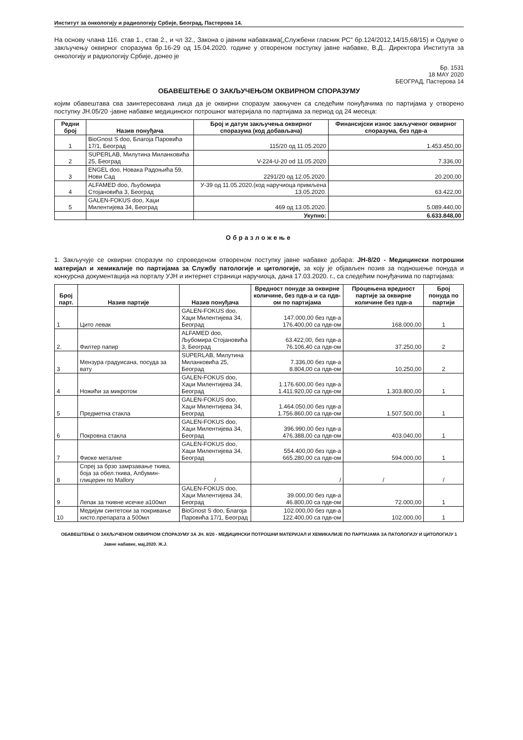Институт за онкологију и радиологију Србије, Београд, Пастерова 14.
На основу члана 116. став 1., став 2., и чл 32., Закона о јавним набавкама(„Службени гласник РС" бр.124/2012,14/15,68/15) и Одлуке о закључењу оквирног споразума бр.16-29 од 15.04.2020. године у отвореном поступку јавне набавке, В.Д.. Директора Института за онкологију и радиологију Србије, донео је
Бр. 1531
18 MAY 2020
БЕОГРАД, Пастерова 14
ОБАВЕШТЕЊЕ О ЗАКЉУЧЕЊОМ ОКВИРНОМ СПОРАЗУМУ
којим обавештава сва заинтересована лица да је оквирни споразум закњучен са следећим понуђачима по партијама у отворено поступку ЈН.05/20 -јавне набавке медицинског потрошног материјала по партијама за период од 24 месеца:
| Редни број | Назив понуђача | Број и датум закључења оквирног споразума (код добављача) | Финансијски износ закљученог оквирног споразума, без пдв-а |
| --- | --- | --- | --- |
| 1 | BioGnost S doo, Благоја Паровића 17/1, Београд | 115/20 од 11.05.2020 | 1.453.450,00 |
| 2 | SUPERLAB, Милутина Миланковића 25, Београд | V-224-U-20 od 11.05.2020 | 7.336,00 |
| 3 | ENGEL doo, Новака Радоњића 59, Нови Сад | 2291/20 од 12.05.2020. | 20.200,00 |
| 4 | ALFAMED doo, Љубомира Стојановића 3, Београд | У-39 од 11.05.2020.(код наручиоца примљена 13.05.2020. | 63.422,00 |
| 5 | GALEN-FOKUS doo, Хаџи Милентијева 34, Београд | 469 од 13.05.2020. | 5.089.440,00 |
| | | Укупно: | 6.633.848,00 |
Образложење
1. Закључује се оквирни споразум по спроведеном отвореном поступку јавне набавке добара: ЈН-8/20 - Медицински потрошни материјал и хемикалије по партијама за Службу патологије и цитологије, за коју је објављен позив за подношење понуда и конкурсна документација на порталу УЈН и интернет страници наручиоца, дана 17.03.2020. г., са следећим понуђачима по партијама:
| Број парт. | Назив партије | Назив понуђача | Вредност понуде за оквирне количине, без пдв-а и са пдв-ом по партијама | Процењена вредност партије за оквирне количине без пдв-а | Број понуда по партији |
| --- | --- | --- | --- | --- | --- |
| 1 | Цито левак | GALEN-FOKUS doo, Хаџи Милентијева 34, Београд | 147.000,00 без пдв-а 176.400,00 са пдв-ом | 168.000,00 | 1 |
| 2. | Филтер папир | ALFAMED doo, Љубомира Стојановића 3, Београд | 63.422,00, без пдв-а 76.106,40 са пдв-ом | 37.250,00 | 2 |
| 3 | Мензура градуисана, посуда за вату | SUPERLAB, Милутина Миланковића 25, Београд | 7.336,00 без пдв-а 8.804,00 са пдв-ом | 10.250,00 | 2 |
| 4 | Ножићи за микротом | GALEN-FOKUS doo, Хаџи Милентијева 34, Београд | 1.176.600,00 без пдв-а 1.411.920,00 са пдв-ом | 1.303.800,00 | 1 |
| 5 | Предметна стакла | GALEN-FOKUS doo, Хаџи Милентијева 34, Београд | 1.464.050,00 без пдв-а 1.756.860,00 са пдв-ом | 1.507.500,00 | 1 |
| 6 | Покровна стакла | GALEN-FOKUS doo, Хаџи Милентијева 34, Београд | 396.990,00 без пдв-а 476.388,00 са пдв-ом | 403.040,00 | 1 |
| 7 | Фиоке металне | GALEN-FOKUS doo, Хаџи Милентијева 34, Београд | 554.400,00 без пдв-а 665.280,00 са пдв-ом | 594.000,00 | 1 |
| 8 | Спреј за брзо замрзавање ткива, боја за обел.ткива, Албумин-глицерин по Mallory | / | / | / | / |
| 9 | Лепак за ткивне исечке а100мл | GALEN-FOKUS doo, Хаџи Милентијева 34, Београд | 39.000,00 без пдв-а 46.800,00 са пдв-ом | 72.000,00 | 1 |
| 10 | Медијум синтетски за покривање хисто.препарата а 500мл | BioGnost S doo, Благоја Паровића 17/1, Београд | 102.000,00 без пдв-а 122.400,00 са пдв-ом | 102.000,00 | 1 |
ОБАВЕШТЕЊЕ О ЗАКЉУЧЕНОМ ОКВИРНОМ СПОРАЗУМУ ЗА ЈН. 8/20 - МЕДИЦИНСКИ ПОТРОШНИ МАТЕРИЈАЛ И ХЕМИКАЛИЈЕ ПО ПАРТИЈАМА ЗА ПАТОЛОГИЈУ И ЦИТОЛОГИЈУ 1
Јавне набавке, мај,2020. Ж.Ј.